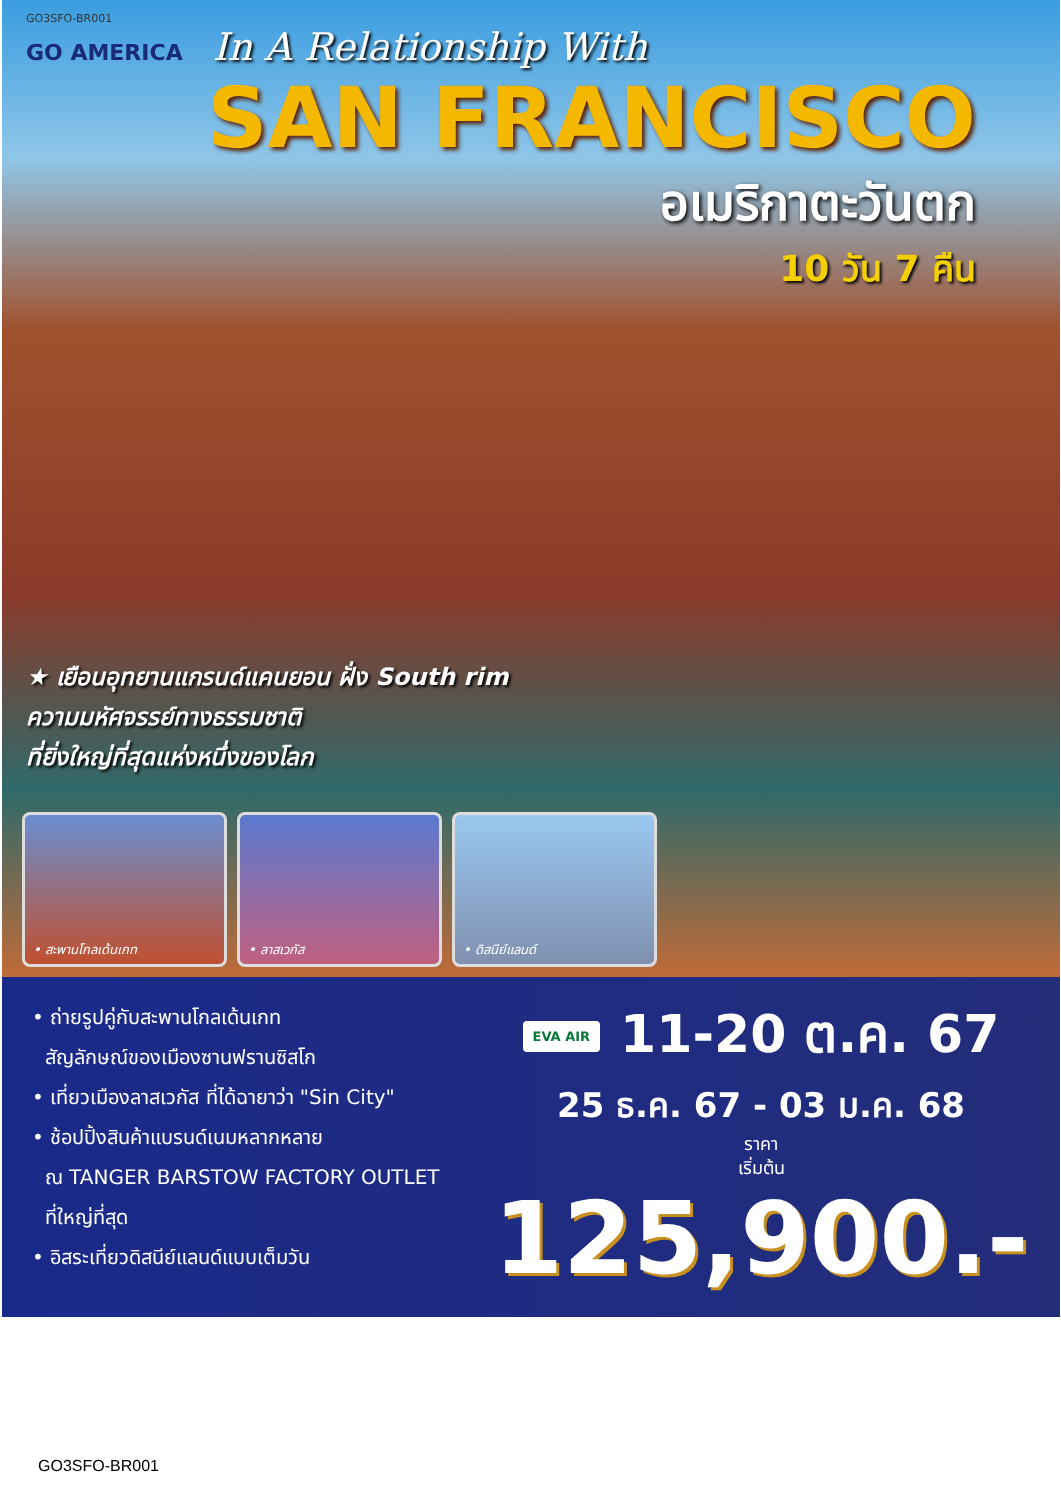GO3SFO-BR001
GO AMERICA
In A Relationship With
SAN FRANCISCO
อเมริกาตะวันตก
10 วัน 7 คืน
★ เยือนอุทยานแกรนด์แคนยอน ฝั่ง South rim
ความมหัศจรรย์ทางธรรมชาติ
ที่ยิ่งใหญ่ที่สุดแห่งหนึ่งของโลก
• สะพานโกลเด้นเกท • ลาสเวกัส • ดิสนีย์แลนด์
• ถ่ายรูปคู่กับสะพานโกลเด้นเกท
สัญลักษณ์ของเมืองซานฟรานซิสโก
• เที่ยวเมืองลาสเวกัส ที่ได้ฉายาว่า "Sin City"
• ช้อปปิ้งสินค้าแบรนด์เนมหลากหลาย
ณ TANGER BARSTOW FACTORY OUTLET
ที่ใหญ่ที่สุด
• อิสระเที่ยวดิสนีย์แลนด์แบบเต็มวัน
EVA AIR 11-20 ต.ค. 67
25 ธ.ค. 67 - 03 ม.ค. 68
ราคา
เริ่มต้น 125,900.-
GO3SFO-BR001